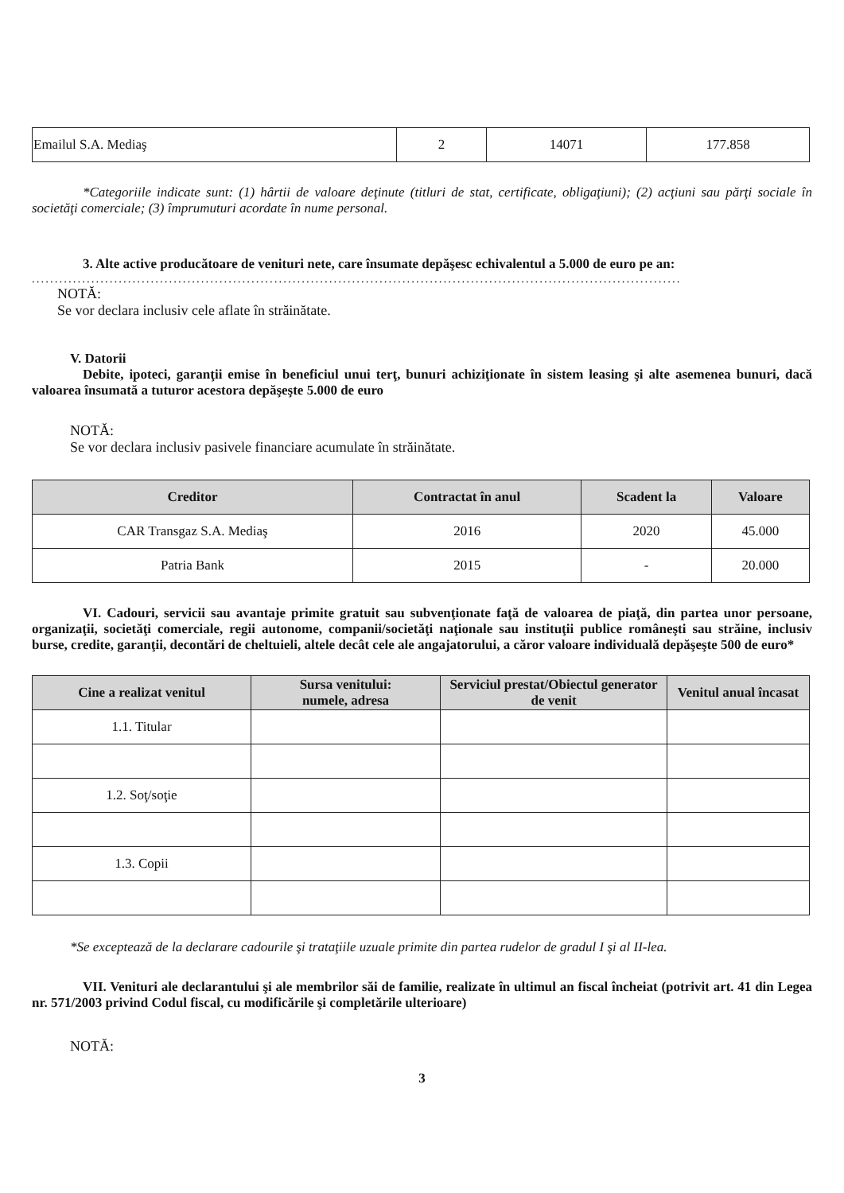| Emailul S.A. Mediaş | 2 | 14071 | 177.858 |
*Categoriile indicate sunt: (1) hârtii de valoare deţinute (titluri de stat, certificate, obligaţiuni); (2) acţiuni sau părţi sociale în societăţi comerciale; (3) împrumuturi acordate în nume personal.
3. Alte active producătoare de venituri nete, care însumate depăşesc echivalentul a 5.000 de euro pe an:
..............................................................................................................................................
NOTĂ:
Se vor declara inclusiv cele aflate în străinătate.
V. Datorii
Debite, ipoteci, garanţii emise în beneficiul unui terţ, bunuri achiziţionate în sistem leasing şi alte asemenea bunuri, dacă valoarea însumată a tuturor acestora depăşeşte 5.000 de euro
NOTĂ:
Se vor declara inclusiv pasivele financiare acumulate în străinătate.
| Creditor | Contractat în anul | Scadent la | Valoare |
| --- | --- | --- | --- |
| CAR Transgaz S.A. Mediaş | 2016 | 2020 | 45.000 |
| Patria Bank | 2015 | - | 20.000 |
VI. Cadouri, servicii sau avantaje primite gratuit sau subvenţionate faţă de valoarea de piaţă, din partea unor persoane, organizaţii, societăţi comerciale, regii autonome, companii/societăţi naţionale sau instituţii publice româneşti sau străine, inclusiv burse, credite, garanţii, decontări de cheltuieli, altele decât cele ale angajatorului, a căror valoare individuală depăşeşte 500 de euro*
| Cine a realizat venitul | Sursa venitului: numele, adresa | Serviciul prestat/Obiectul generator de venit | Venitul anual încasat |
| --- | --- | --- | --- |
| 1.1. Titular | | | |
| 1.2. Soţ/soţie | | | |
| 1.3. Copii | | | |
*Se exceptează de la declarare cadourile şi trataţiile uzuale primite din partea rudelor de gradul I şi al II-lea.
VII. Venituri ale declarantului şi ale membrilor săi de familie, realizate în ultimul an fiscal încheiat (potrivit art. 41 din Legea nr. 571/2003 privind Codul fiscal, cu modificările şi completările ulterioare)
NOTĂ:
3